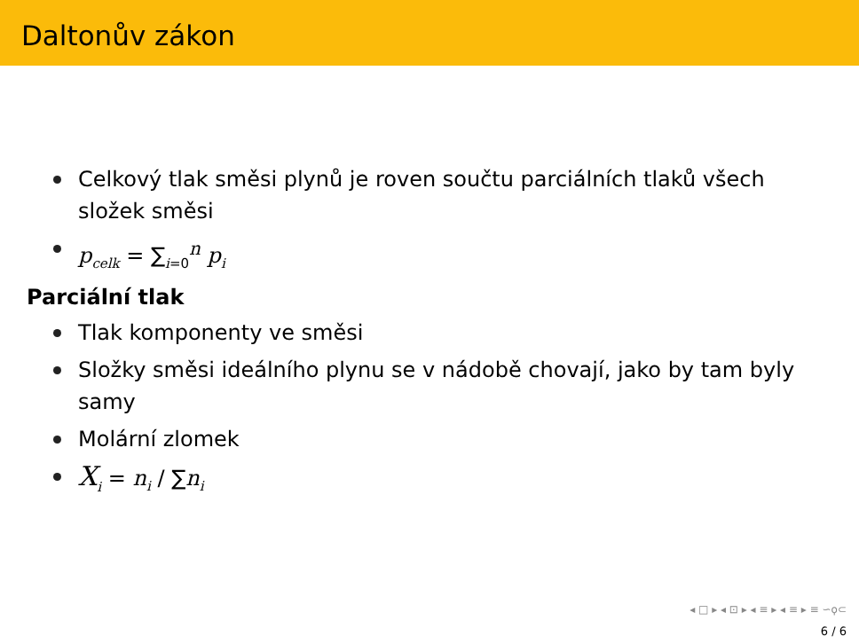Daltonův zákon
Celkový tlak směsi plynů je roven součtu parciálních tlaků všech složek směsi
p<sub>celk</sub> = ∑<sub>i=0</sub><sup>n</sup> p<sub>i</sub>
Parciální tlak
Tlak komponenty ve směsi
Složky směsi ideálního plynu se v nádobě chovají, jako by tam byly samy
Molární zlomek
X<sub>i</sub> = n<sub>i</sub> / ∑n<sub>i</sub>
◂ □ ▸ ◂ ⊡ ▸ ◂ ≡ ▸ ◂ ≡ ▸ ≡ ∽ϙ⊂
6 / 6